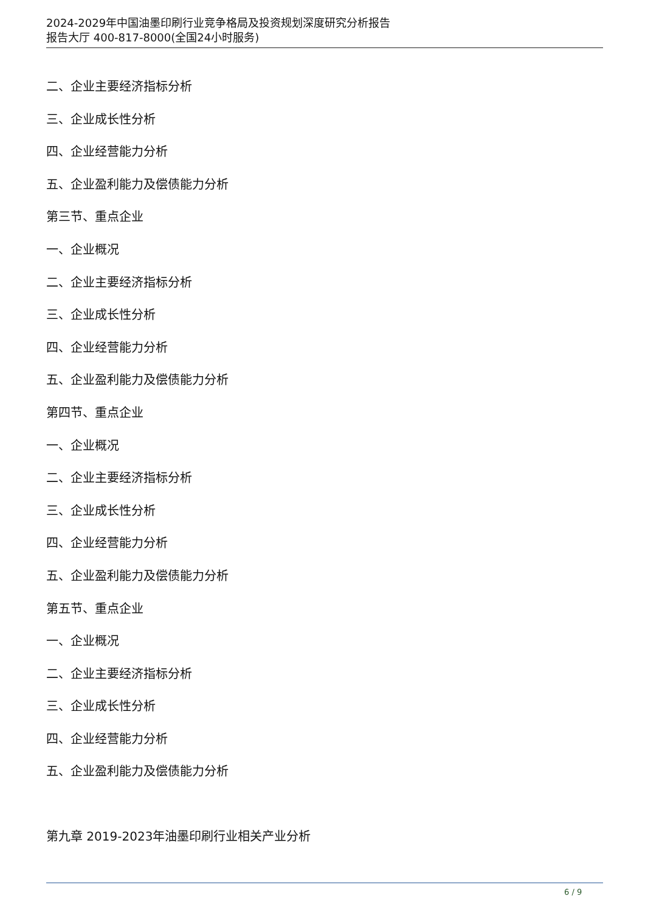2024-2029年中国油墨印刷行业竞争格局及投资规划深度研究分析报告
报告大厅 400-817-8000(全国24小时服务)
二、企业主要经济指标分析
三、企业成长性分析
四、企业经营能力分析
五、企业盈利能力及偿债能力分析
第三节、重点企业
一、企业概况
二、企业主要经济指标分析
三、企业成长性分析
四、企业经营能力分析
五、企业盈利能力及偿债能力分析
第四节、重点企业
一、企业概况
二、企业主要经济指标分析
三、企业成长性分析
四、企业经营能力分析
五、企业盈利能力及偿债能力分析
第五节、重点企业
一、企业概况
二、企业主要经济指标分析
三、企业成长性分析
四、企业经营能力分析
五、企业盈利能力及偿债能力分析
第九章 2019-2023年油墨印刷行业相关产业分析
6 / 9